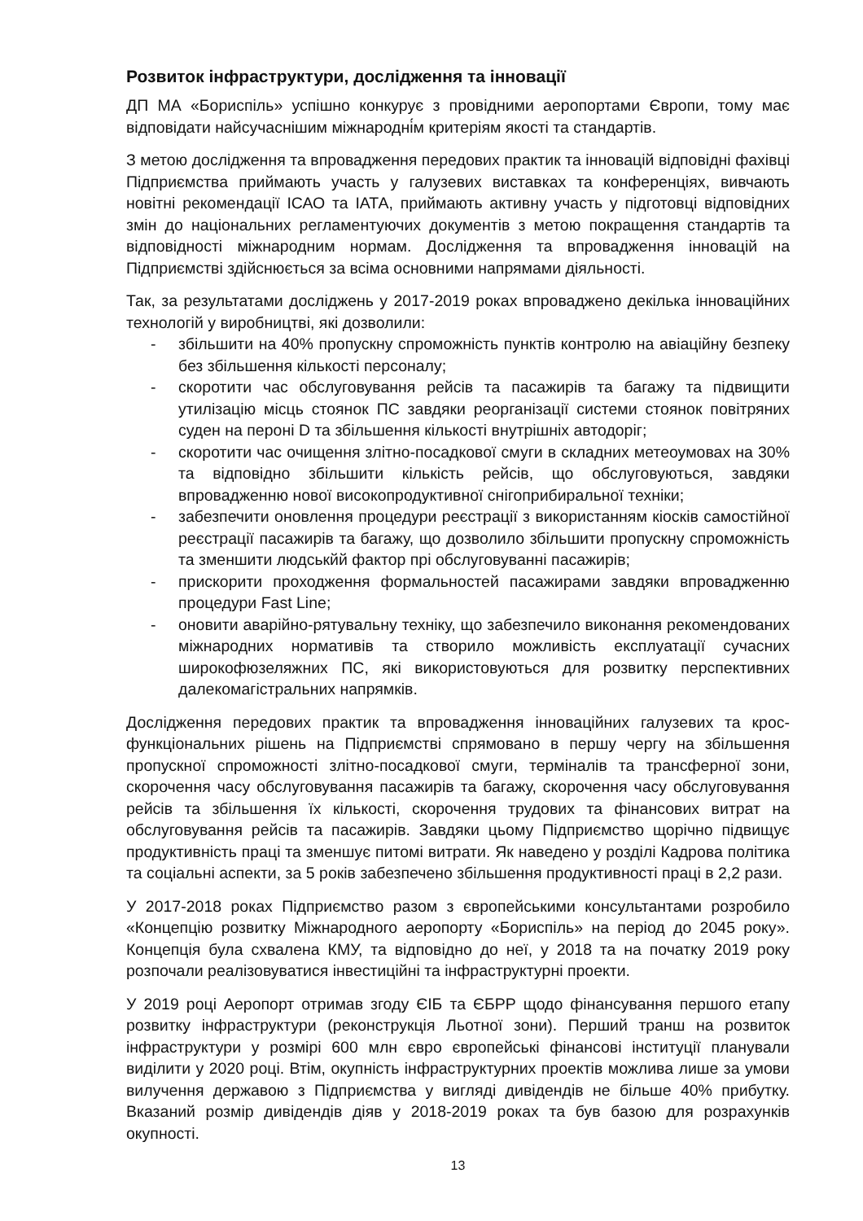Розвиток інфраструктури, дослідження та інновації
ДП МА «Бориспіль» успішно конкурує з провідними аеропортами Європи, тому має відповідати найсучаснішим міжнародні́м критеріям якості та стандартів.
З метою дослідження та впровадження передових практик та інновацій відповідні фахівці Підприємства приймають участь у галузевих виставках та конференціях, вивчають новітні рекомендації ІСАО та ІАТА, приймають активну участь у підготовці відповідних змін до національних регламентуючих документів з метою покращення стандартів та відповідності міжнародним нормам. Дослідження та впровадження інновацій на Підприємстві здійснюється за всіма основними напрямами діяльності.
Так, за результатами досліджень у 2017-2019 роках впроваджено декілька інноваційних технологій у виробництві, які дозволили:
- збільшити на 40% пропускну спроможність пунктів контролю на авіаційну безпеку без збільшення кількості персоналу;
- скоротити час обслуговування рейсів та пасажирів та багажу та підвищити утилізацію місць стоянок ПС завдяки реорганізації системи стоянок повітряних суден на пероні D та збільшення кількості внутрішніх автодоріг;
- скоротити час очищення злітно-посадкової смуги в складних метеоумовах на 30% та відповідно збільшити кількість рейсів, що обслуговуються, завдяки впровадженню нової високопродуктивної снігоприбиральної техніки;
- забезпечити оновлення процедури реєстрації з використанням кіосків самостійної реєстрації пасажирів та багажу, що дозволило збільшити пропускну спроможність та зменшити людськйй фактор прі обслуговуванні пасажирів;
- прискорити проходження формальностей пасажирами завдяки впровадженню процедури Fast Line;
- оновити аварійно-рятувальну техніку, що забезпечило виконання рекомендованих міжнародних нормативів та створило можливість експлуатації сучасних широкофюзеляжних ПС, які використовуються для розвитку перспективних далекомагістральних напрямків.
Дослідження передових практик та впровадження інноваційних галузевих та крос-функціональних рішень на Підприємстві спрямовано в першу чергу на збільшення пропускної спроможності злітно-посадкової смуги, терміналів та трансферної зони, скорочення часу обслуговування пасажирів та багажу, скорочення часу обслуговування рейсів та збільшення їх кількості, скорочення трудових та фінансових витрат на обслуговування рейсів та пасажирів. Завдяки цьому Підприємство щорічно підвищує продуктивність праці та зменшує питомі витрати. Як наведено у розділі Кадрова політика та соціальні аспекти, за 5 років забезпечено збільшення продуктивності праці в 2,2 рази.
У 2017-2018 роках Підприємство разом з європейськими консультантами розробило «Концепцію розвитку Міжнародного аеропорту «Бориспіль» на період до 2045 року». Концепція була схвалена КМУ, та відповідно до неї, у 2018 та на початку 2019 року розпочали реалізовуватися інвестиційні та інфраструктурні проекти.
У 2019 році Аеропорт отримав згоду ЄІБ та ЄБРР щодо фінансування першого етапу розвитку інфраструктури (реконструкція Льотної зони). Перший транш на розвиток інфраструктури у розмірі 600 млн євро європейські фінансові інституції планували виділити у 2020 році. Втім, окупність інфраструктурних проектів можлива лише за умови вилучення державою з Підприємства у вигляді дивідендів не більше 40% прибутку. Вказаний розмір дивідендів діяв у 2018-2019 роках та був базою для розрахунків окупності.
13